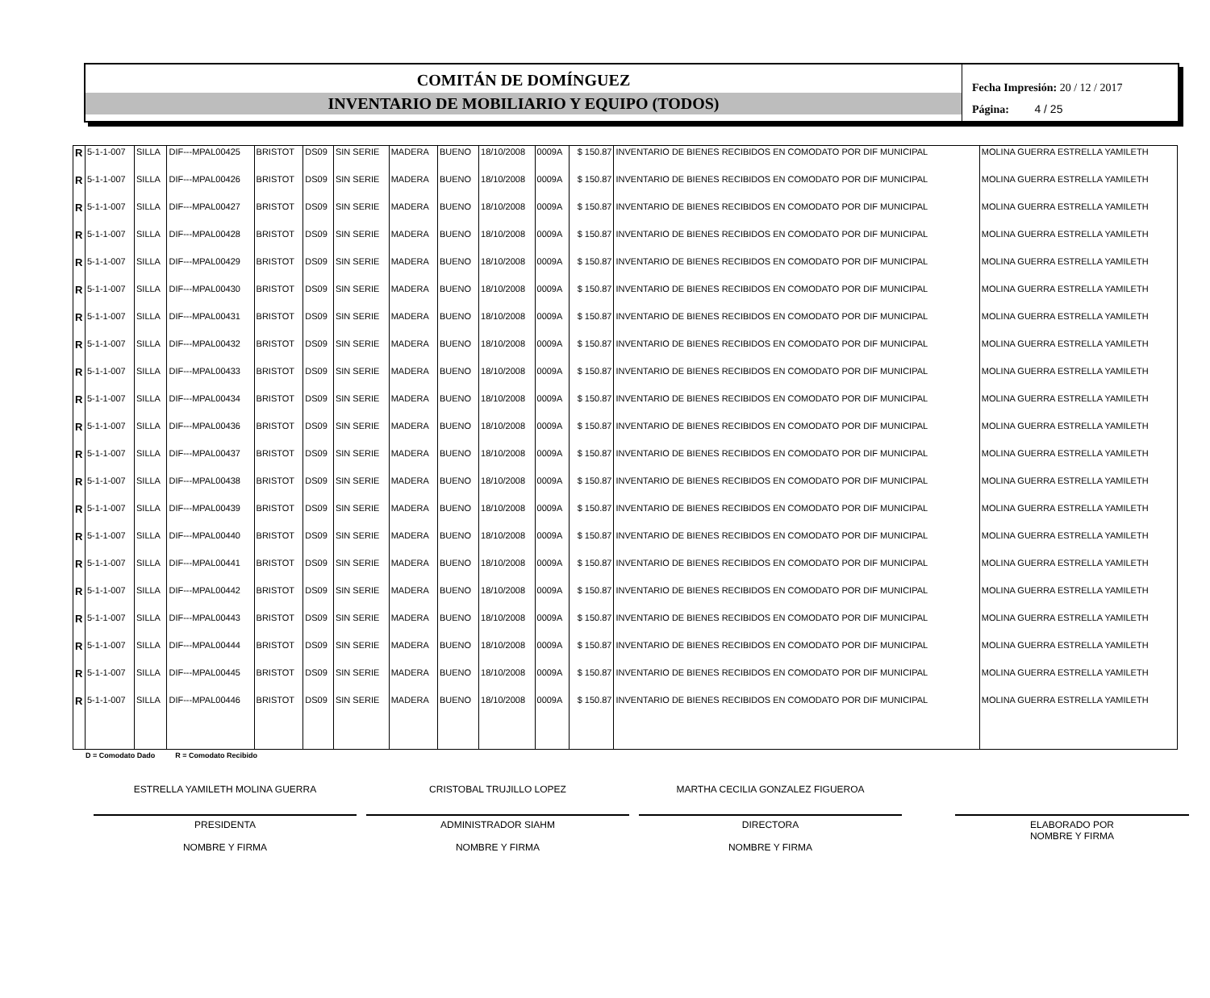COMITÁN DE DOMÍNGUEZ
INVENTARIO DE MOBILIARIO Y EQUIPO (TODOS)
Fecha Impresión: 20 / 12 / 2017
Página: 4 / 25
| R | 5-1-1-007 | SILLA | DIF---MPAL00425 | BRISTOT | DS09 | SIN SERIE | MADERA | BUENO | 18/10/2008 | 0009A | $ 150.87 | INVENTARIO DE BIENES RECIBIDOS EN COMODATO POR DIF MUNICIPAL | MOLINA GUERRA ESTRELLA YAMILETH |
| R | 5-1-1-007 | SILLA | DIF---MPAL00426 | BRISTOT | DS09 | SIN SERIE | MADERA | BUENO | 18/10/2008 | 0009A | $ 150.87 | INVENTARIO DE BIENES RECIBIDOS EN COMODATO POR DIF MUNICIPAL | MOLINA GUERRA ESTRELLA YAMILETH |
| R | 5-1-1-007 | SILLA | DIF---MPAL00427 | BRISTOT | DS09 | SIN SERIE | MADERA | BUENO | 18/10/2008 | 0009A | $ 150.87 | INVENTARIO DE BIENES RECIBIDOS EN COMODATO POR DIF MUNICIPAL | MOLINA GUERRA ESTRELLA YAMILETH |
| R | 5-1-1-007 | SILLA | DIF---MPAL00428 | BRISTOT | DS09 | SIN SERIE | MADERA | BUENO | 18/10/2008 | 0009A | $ 150.87 | INVENTARIO DE BIENES RECIBIDOS EN COMODATO POR DIF MUNICIPAL | MOLINA GUERRA ESTRELLA YAMILETH |
| R | 5-1-1-007 | SILLA | DIF---MPAL00429 | BRISTOT | DS09 | SIN SERIE | MADERA | BUENO | 18/10/2008 | 0009A | $ 150.87 | INVENTARIO DE BIENES RECIBIDOS EN COMODATO POR DIF MUNICIPAL | MOLINA GUERRA ESTRELLA YAMILETH |
| R | 5-1-1-007 | SILLA | DIF---MPAL00430 | BRISTOT | DS09 | SIN SERIE | MADERA | BUENO | 18/10/2008 | 0009A | $ 150.87 | INVENTARIO DE BIENES RECIBIDOS EN COMODATO POR DIF MUNICIPAL | MOLINA GUERRA ESTRELLA YAMILETH |
| R | 5-1-1-007 | SILLA | DIF---MPAL00431 | BRISTOT | DS09 | SIN SERIE | MADERA | BUENO | 18/10/2008 | 0009A | $ 150.87 | INVENTARIO DE BIENES RECIBIDOS EN COMODATO POR DIF MUNICIPAL | MOLINA GUERRA ESTRELLA YAMILETH |
| R | 5-1-1-007 | SILLA | DIF---MPAL00432 | BRISTOT | DS09 | SIN SERIE | MADERA | BUENO | 18/10/2008 | 0009A | $ 150.87 | INVENTARIO DE BIENES RECIBIDOS EN COMODATO POR DIF MUNICIPAL | MOLINA GUERRA ESTRELLA YAMILETH |
| R | 5-1-1-007 | SILLA | DIF---MPAL00433 | BRISTOT | DS09 | SIN SERIE | MADERA | BUENO | 18/10/2008 | 0009A | $ 150.87 | INVENTARIO DE BIENES RECIBIDOS EN COMODATO POR DIF MUNICIPAL | MOLINA GUERRA ESTRELLA YAMILETH |
| R | 5-1-1-007 | SILLA | DIF---MPAL00434 | BRISTOT | DS09 | SIN SERIE | MADERA | BUENO | 18/10/2008 | 0009A | $ 150.87 | INVENTARIO DE BIENES RECIBIDOS EN COMODATO POR DIF MUNICIPAL | MOLINA GUERRA ESTRELLA YAMILETH |
| R | 5-1-1-007 | SILLA | DIF---MPAL00436 | BRISTOT | DS09 | SIN SERIE | MADERA | BUENO | 18/10/2008 | 0009A | $ 150.87 | INVENTARIO DE BIENES RECIBIDOS EN COMODATO POR DIF MUNICIPAL | MOLINA GUERRA ESTRELLA YAMILETH |
| R | 5-1-1-007 | SILLA | DIF---MPAL00437 | BRISTOT | DS09 | SIN SERIE | MADERA | BUENO | 18/10/2008 | 0009A | $ 150.87 | INVENTARIO DE BIENES RECIBIDOS EN COMODATO POR DIF MUNICIPAL | MOLINA GUERRA ESTRELLA YAMILETH |
| R | 5-1-1-007 | SILLA | DIF---MPAL00438 | BRISTOT | DS09 | SIN SERIE | MADERA | BUENO | 18/10/2008 | 0009A | $ 150.87 | INVENTARIO DE BIENES RECIBIDOS EN COMODATO POR DIF MUNICIPAL | MOLINA GUERRA ESTRELLA YAMILETH |
| R | 5-1-1-007 | SILLA | DIF---MPAL00439 | BRISTOT | DS09 | SIN SERIE | MADERA | BUENO | 18/10/2008 | 0009A | $ 150.87 | INVENTARIO DE BIENES RECIBIDOS EN COMODATO POR DIF MUNICIPAL | MOLINA GUERRA ESTRELLA YAMILETH |
| R | 5-1-1-007 | SILLA | DIF---MPAL00440 | BRISTOT | DS09 | SIN SERIE | MADERA | BUENO | 18/10/2008 | 0009A | $ 150.87 | INVENTARIO DE BIENES RECIBIDOS EN COMODATO POR DIF MUNICIPAL | MOLINA GUERRA ESTRELLA YAMILETH |
| R | 5-1-1-007 | SILLA | DIF---MPAL00441 | BRISTOT | DS09 | SIN SERIE | MADERA | BUENO | 18/10/2008 | 0009A | $ 150.87 | INVENTARIO DE BIENES RECIBIDOS EN COMODATO POR DIF MUNICIPAL | MOLINA GUERRA ESTRELLA YAMILETH |
| R | 5-1-1-007 | SILLA | DIF---MPAL00442 | BRISTOT | DS09 | SIN SERIE | MADERA | BUENO | 18/10/2008 | 0009A | $ 150.87 | INVENTARIO DE BIENES RECIBIDOS EN COMODATO POR DIF MUNICIPAL | MOLINA GUERRA ESTRELLA YAMILETH |
| R | 5-1-1-007 | SILLA | DIF---MPAL00443 | BRISTOT | DS09 | SIN SERIE | MADERA | BUENO | 18/10/2008 | 0009A | $ 150.87 | INVENTARIO DE BIENES RECIBIDOS EN COMODATO POR DIF MUNICIPAL | MOLINA GUERRA ESTRELLA YAMILETH |
| R | 5-1-1-007 | SILLA | DIF---MPAL00444 | BRISTOT | DS09 | SIN SERIE | MADERA | BUENO | 18/10/2008 | 0009A | $ 150.87 | INVENTARIO DE BIENES RECIBIDOS EN COMODATO POR DIF MUNICIPAL | MOLINA GUERRA ESTRELLA YAMILETH |
| R | 5-1-1-007 | SILLA | DIF---MPAL00445 | BRISTOT | DS09 | SIN SERIE | MADERA | BUENO | 18/10/2008 | 0009A | $ 150.87 | INVENTARIO DE BIENES RECIBIDOS EN COMODATO POR DIF MUNICIPAL | MOLINA GUERRA ESTRELLA YAMILETH |
| R | 5-1-1-007 | SILLA | DIF---MPAL00446 | BRISTOT | DS09 | SIN SERIE | MADERA | BUENO | 18/10/2008 | 0009A | $ 150.87 | INVENTARIO DE BIENES RECIBIDOS EN COMODATO POR DIF MUNICIPAL | MOLINA GUERRA ESTRELLA YAMILETH |
D = Comodato Dado R = Comodato Recibido
ESTRELLA YAMILETH MOLINA GUERRA
PRESIDENTA
NOMBRE Y FIRMA
CRISTOBAL TRUJILLO LOPEZ
ADMINISTRADOR SIAHM
NOMBRE Y FIRMA
MARTHA CECILIA GONZALEZ FIGUEROA
DIRECTORA
NOMBRE Y FIRMA
ELABORADO POR
NOMBRE Y FIRMA